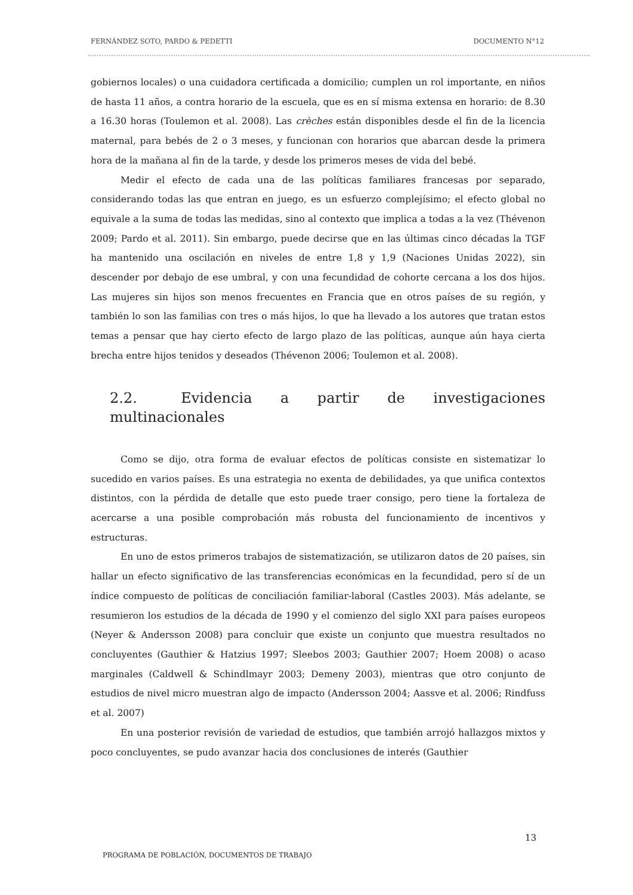FERNÁNDEZ SOTO, PARDO & PEDETTI DOCUMENTO N°12
gobiernos locales) o una cuidadora certificada a domicilio; cumplen un rol importante, en niños de hasta 11 años, a contra horario de la escuela, que es en sí misma extensa en horario: de 8.30 a 16.30 horas (Toulemon et al. 2008). Las crèches están disponibles desde el fin de la licencia maternal, para bebés de 2 o 3 meses, y funcionan con horarios que abarcan desde la primera hora de la mañana al fin de la tarde, y desde los primeros meses de vida del bebé.
Medir el efecto de cada una de las políticas familiares francesas por separado, considerando todas las que entran en juego, es un esfuerzo complejísimo; el efecto global no equivale a la suma de todas las medidas, sino al contexto que implica a todas a la vez (Thévenon 2009; Pardo et al. 2011). Sin embargo, puede decirse que en las últimas cinco décadas la TGF ha mantenido una oscilación en niveles de entre 1,8 y 1,9 (Naciones Unidas 2022), sin descender por debajo de ese umbral, y con una fecundidad de cohorte cercana a los dos hijos. Las mujeres sin hijos son menos frecuentes en Francia que en otros países de su región, y también lo son las familias con tres o más hijos, lo que ha llevado a los autores que tratan estos temas a pensar que hay cierto efecto de largo plazo de las políticas, aunque aún haya cierta brecha entre hijos tenidos y deseados (Thévenon 2006; Toulemon et al. 2008).
2.2. Evidencia a partir de investigaciones multinacionales
Como se dijo, otra forma de evaluar efectos de políticas consiste en sistematizar lo sucedido en varios países. Es una estrategia no exenta de debilidades, ya que unifica contextos distintos, con la pérdida de detalle que esto puede traer consigo, pero tiene la fortaleza de acercarse a una posible comprobación más robusta del funcionamiento de incentivos y estructuras.
En uno de estos primeros trabajos de sistematización, se utilizaron datos de 20 países, sin hallar un efecto significativo de las transferencias económicas en la fecundidad, pero sí de un índice compuesto de políticas de conciliación familiar-laboral (Castles 2003). Más adelante, se resumieron los estudios de la década de 1990 y el comienzo del siglo XXI para países europeos (Neyer & Andersson 2008) para concluir que existe un conjunto que muestra resultados no concluyentes (Gauthier & Hatzius 1997; Sleebos 2003; Gauthier 2007; Hoem 2008) o acaso marginales (Caldwell & Schindlmayr 2003; Demeny 2003), mientras que otro conjunto de estudios de nivel micro muestran algo de impacto (Andersson 2004; Aassve et al. 2006; Rindfuss et al. 2007)
En una posterior revisión de variedad de estudios, que también arrojó hallazgos mixtos y poco concluyentes, se pudo avanzar hacia dos conclusiones de interés (Gauthier
13
PROGRAMA DE POBLACIÓN, DOCUMENTOS DE TRABAJO